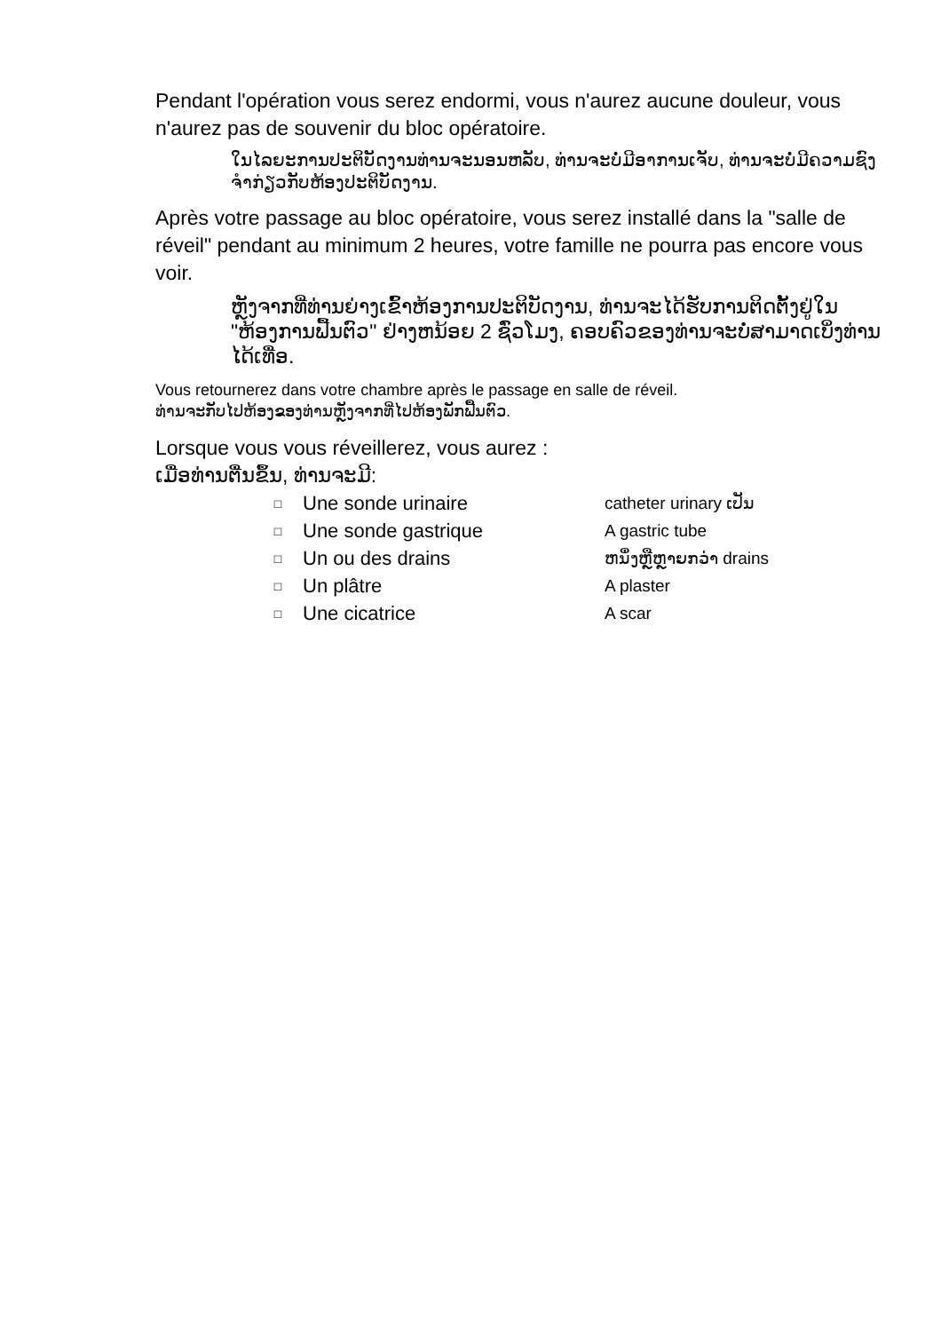Pendant l'opération vous serez endormi, vous n'aurez aucune douleur, vous n'aurez pas de souvenir du bloc opératoire.
ໃນໄລຍະການປະຕິບັດງານທ່ານຈະນອນຫລັບ, ທ່ານຈະບໍ່ມີອາການເຈັບ, ທ່ານຈະບໍ່ມີຄວາມຊົງຈໍາກ່ຽວກັບຫ້ອງປະຕິບັດງານ.
Après votre passage au bloc opératoire, vous serez installé dans la "salle de réveil" pendant au minimum 2 heures, votre famille ne pourra pas encore vous voir.
ຫຼັງຈາກທີ່ທ່ານຍ່າງເຂົ້າຫ້ອງການປະຕິບັດງານ, ທ່ານຈະໄດ້ຮັບການຕິດຕັ້ງຢູ່ໃນ "ຫ້ອງການຟື້ນຕົວ" ຢ່າງຫນ້ອຍ 2 ຊົ່ວໂມງ, ຄອບຄົວຂອງທ່ານຈະບໍ່ສາມາດເບິ່ງທ່ານໄດ້ເທື່ອ.
Vous retournerez dans votre chambre après le passage en salle de réveil.
ທ່ານຈະກັບໄປຫ້ອງຂອງທ່ານຫຼັງຈາກທີ່ໄປຫ້ອງພັກຟື້ນຕົວ.
Lorsque vous vous réveillerez, vous aurez :
ເມື່ອທ່ານຕື່ນຂຶ້ນ, ທ່ານຈະມີ:
| □ | Une sonde urinaire | catheter urinary ເປັນ |
| □ | Une sonde gastrique | A gastric tube |
| □ | Un ou des drains | ຫນຶ່ງຫຼືຫຼາຍກວ່າ drains |
| □ | Un plâtre | A plaster |
| □ | Une cicatrice | A scar |